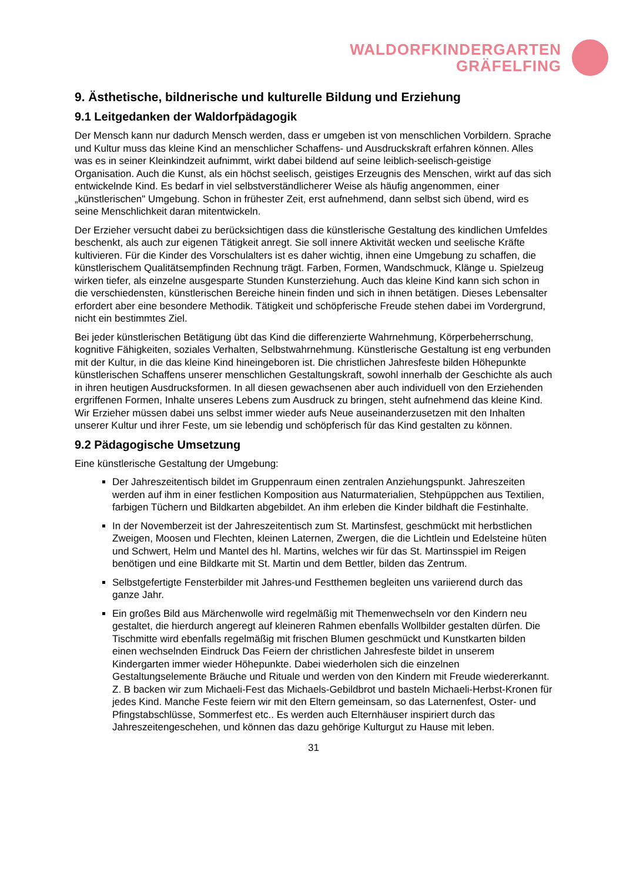WALDORFKINDERGARTEN
GRÄFELFING
9. Ästhetische, bildnerische und kulturelle Bildung und Erziehung
9.1 Leitgedanken der Waldorfpädagogik
Der Mensch kann nur dadurch Mensch werden, dass er umgeben ist von menschlichen Vorbildern. Sprache und Kultur muss das kleine Kind an menschlicher Schaffens- und Ausdruckskraft erfahren können. Alles was es in seiner Kleinkindzeit aufnimmt, wirkt dabei bildend auf seine leiblich-seelisch-geistige Organisation. Auch die Kunst, als ein höchst seelisch, geistiges Erzeugnis des Menschen, wirkt auf das sich entwickelnde Kind. Es bedarf in viel selbstverständlicherer Weise als häufig angenommen, einer „künstlerischen" Umgebung. Schon in frühester Zeit, erst aufnehmend, dann selbst sich übend, wird es seine Menschlichkeit daran mitentwickeln.
Der Erzieher versucht dabei zu berücksichtigen dass die künstlerische Gestaltung des kindlichen Umfeldes beschenkt, als auch zur eigenen Tätigkeit anregt. Sie soll innere Aktivität wecken und seelische Kräfte kultivieren. Für die Kinder des Vorschulalters ist es daher wichtig, ihnen eine Umgebung zu schaffen, die künstlerischem Qualitätsempfinden Rechnung trägt. Farben, Formen, Wandschmuck, Klänge u. Spielzeug wirken tiefer, als einzelne ausgesparte Stunden Kunsterziehung. Auch das kleine Kind kann sich schon in die verschiedensten, künstlerischen Bereiche hinein finden und sich in ihnen betätigen. Dieses Lebensalter erfordert aber eine besondere Methodik. Tätigkeit und schöpferische Freude stehen dabei im Vordergrund, nicht ein bestimmtes Ziel.
Bei jeder künstlerischen Betätigung übt das Kind die differenzierte Wahrnehmung, Körperbeherrschung, kognitive Fähigkeiten, soziales Verhalten, Selbstwahrnehmung. Künstlerische Gestaltung ist eng verbunden mit der Kultur, in die das kleine Kind hineingeboren ist. Die christlichen Jahresfeste bilden Höhepunkte künstlerischen Schaffens unserer menschlichen Gestaltungskraft, sowohl innerhalb der Geschichte als auch in ihren heutigen Ausdrucksformen. In all diesen gewachsenen aber auch individuell von den Erziehenden ergriffenen Formen, Inhalte unseres Lebens zum Ausdruck zu bringen, steht aufnehmend das kleine Kind. Wir Erzieher müssen dabei uns selbst immer wieder aufs Neue auseinanderzusetzen mit den Inhalten unserer Kultur und ihrer Feste, um sie lebendig und schöpferisch für das Kind gestalten zu können.
9.2 Pädagogische Umsetzung
Eine künstlerische Gestaltung der Umgebung:
Der Jahreszeitentisch bildet im Gruppenraum einen zentralen Anziehungspunkt. Jahreszeiten werden auf ihm in einer festlichen Komposition aus Naturmaterialien, Stehpüppchen aus Textilien, farbigen Tüchern und Bildkarten abgebildet. An ihm erleben die Kinder bildhaft die Festinhalte.
In der Novemberzeit ist der Jahreszeitentisch zum St. Martinsfest, geschmückt mit herbstlichen Zweigen, Moosen und Flechten, kleinen Laternen, Zwergen, die die Lichtlein und Edelsteine hüten und Schwert, Helm und Mantel des hl. Martins, welches wir für das St. Martinsspiel im Reigen benötigen und eine Bildkarte mit St. Martin und dem Bettler, bilden das Zentrum.
Selbstgefertigte Fensterbilder mit Jahres-und Festthemen begleiten uns variierend durch das ganze Jahr.
Ein großes Bild aus Märchenwolle wird regelmäßig mit Themenwechseln vor den Kindern neu gestaltet, die hierdurch angeregt auf kleineren Rahmen ebenfalls Wollbilder gestalten dürfen. Die Tischmitte wird ebenfalls regelmäßig mit frischen Blumen geschmückt und Kunstkarten bilden einen wechselnden Eindruck Das Feiern der christlichen Jahresfeste bildet in unserem Kindergarten immer wieder Höhepunkte. Dabei wiederholen sich die einzelnen Gestaltungselemente Bräuche und Rituale und werden von den Kindern mit Freude wiedererkannt. Z. B backen wir zum Michaeli-Fest das Michaels-Gebildbrot und basteln Michaeli-Herbst-Kronen für jedes Kind. Manche Feste feiern wir mit den Eltern gemeinsam, so das Laternenfest, Oster- und Pfingstabschlüsse, Sommerfest etc.. Es werden auch Elternhäuser inspiriert durch das Jahreszeitengeschehen, und können das dazu gehörige Kulturgut zu Hause mit leben.
31